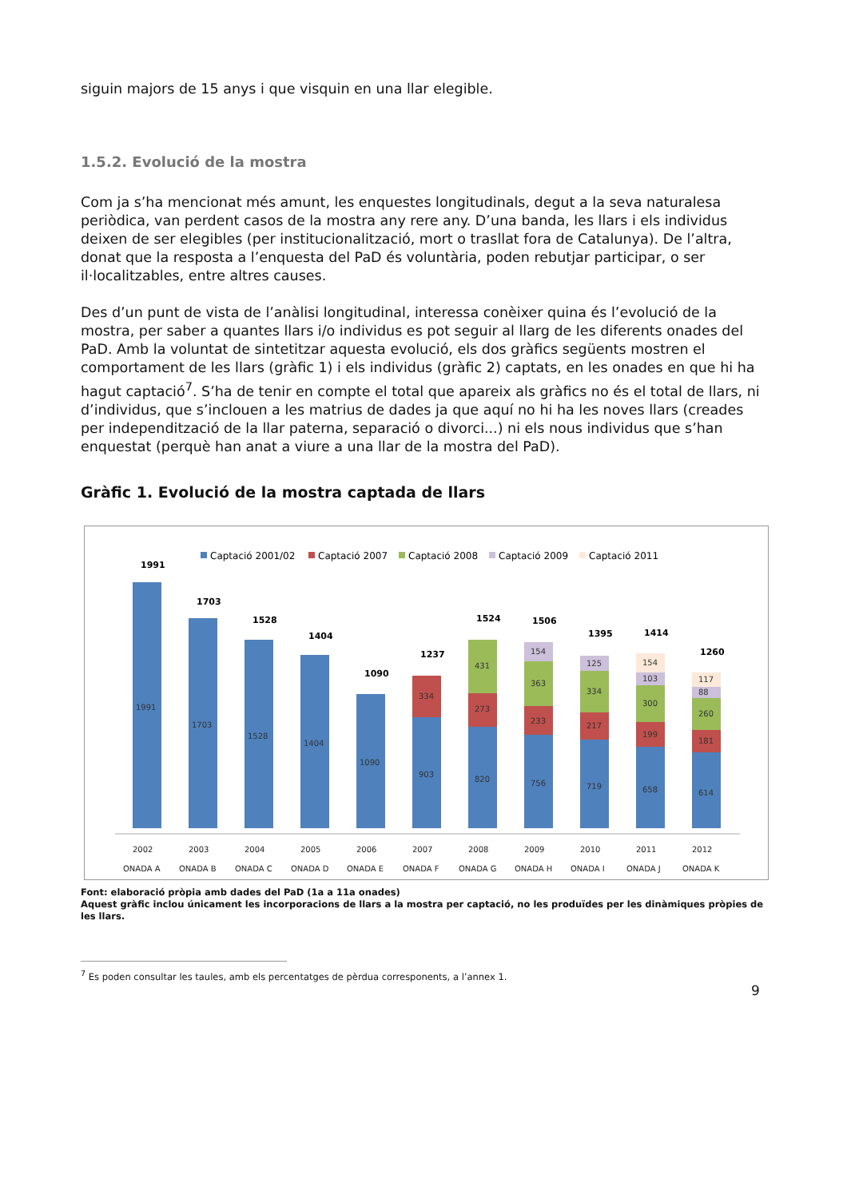siguin majors de 15 anys i que visquin en una llar elegible.
1.5.2. Evolució de la mostra
Com ja s’ha mencionat més amunt, les enquestes longitudinals, degut a la seva naturalesa periòdica, van perdent casos de la mostra any rere any. D’una banda, les llars i els individus deixen de ser elegibles (per institucionalització, mort o trasllat fora de Catalunya). De l’altra, donat que la resposta a l’enquesta del PaD és voluntària, poden rebutjar participar, o ser il·localitzables, entre altres causes.
Des d’un punt de vista de l’anàlisi longitudinal, interessa conèixer quina és l’evolució de la mostra, per saber a quantes llars i/o individus es pot seguir al llarg de les diferents onades del PaD. Amb la voluntat de sintetitzar aquesta evolució, els dos gràfics següents mostren el comportament de les llars (gràfic 1) i els individus (gràfic 2) captats, en les onades en que hi ha hagut captació<sup>7</sup>. S’ha de tenir en compte el total que apareix als gràfics no és el total de llars, ni d’individus, que s’inclouen a les matrius de dades ja que aquí no hi ha les noves llars (creades per independització de la llar paterna, separació o divorci...) ni els nous individus que s’han enquestat (perquè han anat a viure a una llar de la mostra del PaD).
Gràfic 1. Evolució de la mostra captada de llars
Captació 2001/02
Captació 2007
Captació 2008
Captació 2009
Captació 2011
1991
1703
1528
1404
1090
1237
1524
1506
1395
1414
1260
1991
1703
1528
1404
1090
903
334
820
273
431
756
233
363
154
719
217
334
125
658
199
300
103
154
614
181
260
88
117
2002
2003
2004
2005
2006
2007
2008
2009
2010
2011
2012
ONADA A
ONADA B
ONADA C
ONADA D
ONADA E
ONADA F
ONADA G
ONADA H
ONADA I
ONADA J
ONADA K
Font: elaboració pròpia amb dades del PaD (1a a 11a onades)
Aquest gràfic inclou únicament les incorporacions de llars a la mostra per captació, no les produïdes per les dinàmiques pròpies de les llars.
<sup>7</sup> Es poden consultar les taules, amb els percentatges de pèrdua corresponents, a l’annex 1.
9